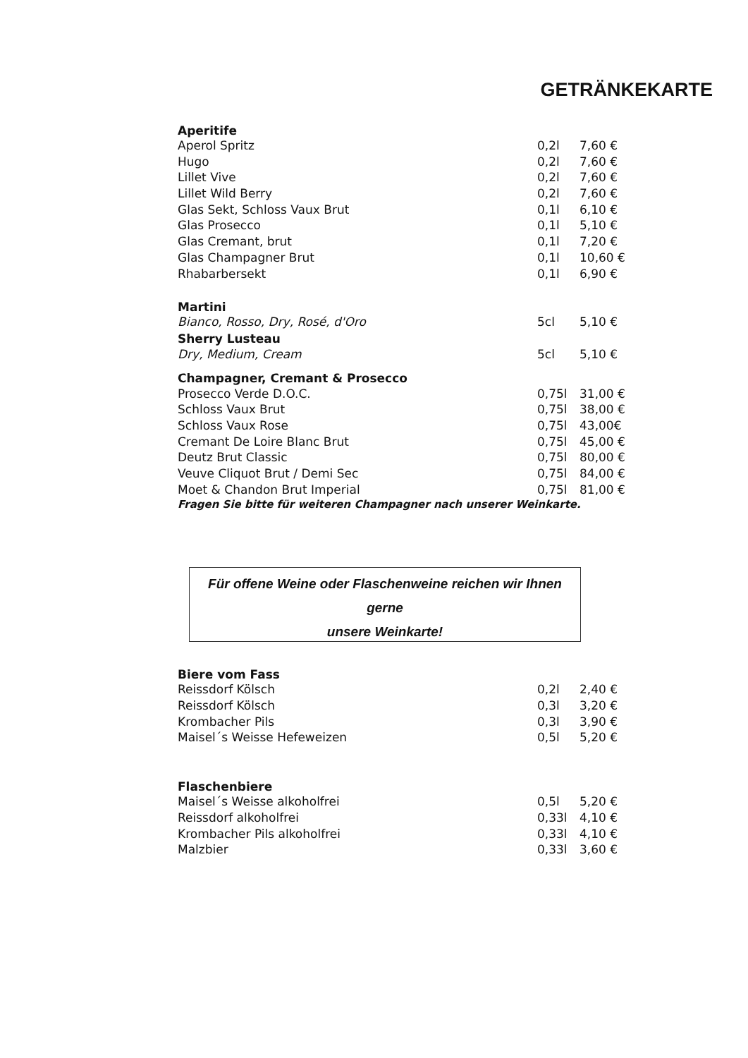GETRÄNKEKARTE
| Aperitife | | |
| --- | --- | --- |
| Aperol Spritz | 0,2l | 7,60 € |
| Hugo | 0,2l | 7,60 € |
| Lillet Vive | 0,2l | 7,60 € |
| Lillet Wild Berry | 0,2l | 7,60 € |
| Glas Sekt, Schloss Vaux Brut | 0,1l | 6,10 € |
| Glas Prosecco | 0,1l | 5,10 € |
| Glas Cremant, brut | 0,1l | 7,20 € |
| Glas Champagner Brut | 0,1l | 10,60 € |
| Rhabarbersekt | 0,1l | 6,90 € |
| Martini | | |
| Bianco, Rosso, Dry, Rosé, d'Oro | 5cl | 5,10 € |
| Sherry Lusteau | | |
| Dry, Medium, Cream | 5cl | 5,10 € |
| Champagner, Cremant & Prosecco | | |
| Prosecco Verde D.O.C. | 0,75l | 31,00 € |
| Schloss Vaux Brut | 0,75l | 38,00 € |
| Schloss Vaux Rose | 0,75l | 43,00€ |
| Cremant De Loire Blanc Brut | 0,75l | 45,00 € |
| Deutz Brut Classic | 0,75l | 80,00 € |
| Veuve Cliquot Brut / Demi Sec | 0,75l | 84,00 € |
| Moet & Chandon Brut Imperial | 0,75l | 81,00 € |
Fragen Sie bitte für weiteren Champagner nach unserer Weinkarte.
Für offene Weine oder Flaschenweine reichen wir Ihnen gerne
unsere Weinkarte!
| Biere vom Fass | | |
| --- | --- | --- |
| Reissdorf Kölsch | 0,2l | 2,40 € |
| Reissdorf Kölsch | 0,3l | 3,20 € |
| Krombacher Pils | 0,3l | 3,90 € |
| Maisel´s Weisse Hefeweizen | 0,5l | 5,20 € |
| Flaschenbiere | | |
| Maisel´s Weisse alkoholfrei | 0,5l | 5,20 € |
| Reissdorf alkoholfrei | 0,33l | 4,10 € |
| Krombacher Pils alkoholfrei | 0,33l | 4,10 € |
| Malzbier | 0,33l | 3,60 € |